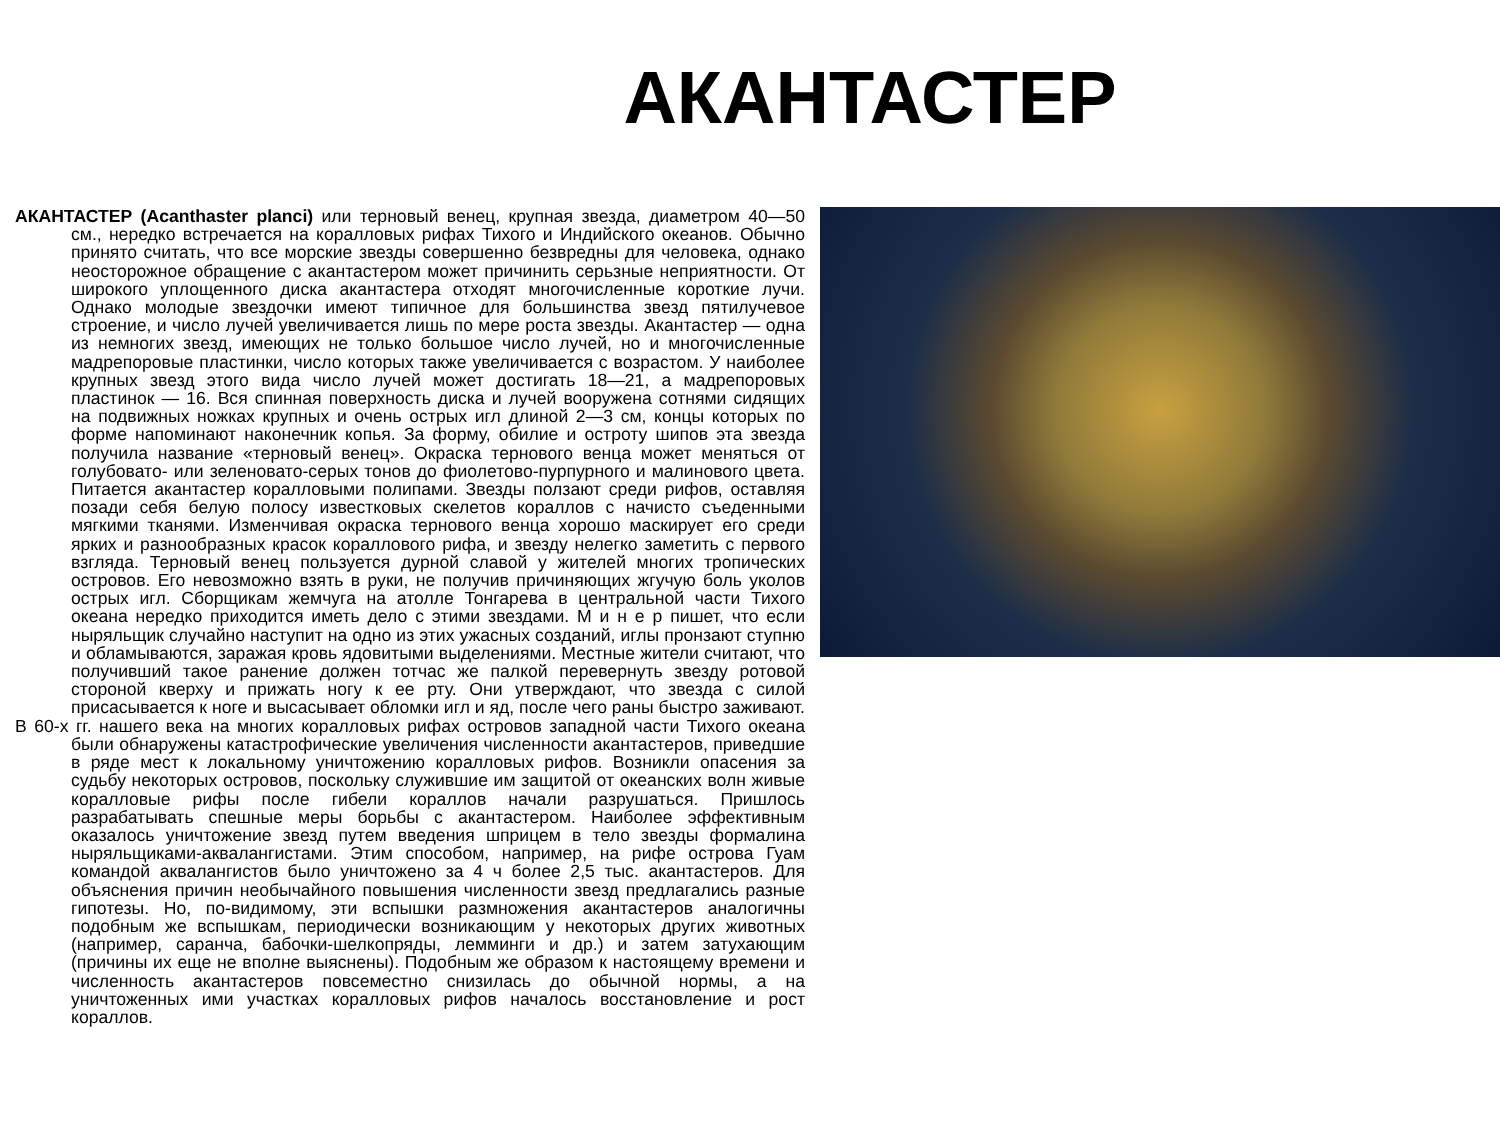АКАНТАСТЕР
АКАНТАСТЕР (Acanthaster planci) или терновый венец, крупная звезда, диаметром 40—50 см., нередко встречается на коралловых рифах Тихого и Индийского океанов. Обычно принято считать, что все морские звезды совершенно безвредны для человека, однако неосторожное обращение с акантастером может причинить серьзные неприятности. От широкого уплощенного диска акантастера отходят многочисленные короткие лучи. Однако молодые звездочки имеют типичное для большинства звезд пятилучевое строение, и число лучей увеличивается лишь по мере роста звезды. Акантастер — одна из немногих звезд, имеющих не только большое число лучей, но и многочисленные мадрепоровые пластинки, число которых также увеличивается с возрастом. У наиболее крупных звезд этого вида число лучей может достигать 18—21, а мадрепоровых пластинок — 16. Вся спинная поверхность диска и лучей вооружена сотнями сидящих на подвижных ножках крупных и очень острых игл длиной 2—3 см, концы которых по форме напоминают наконечник копья. За форму, обилие и остроту шипов эта звезда получила название «терновый венец». Окраска тернового венца может меняться от голубовато- или зеленовато-серых тонов до фиолетово-пурпурного и малинового цвета. Питается акантастер коралловыми полипами. Звезды ползают среди рифов, оставляя позади себя белую полосу известковых скелетов кораллов с начисто съеденными мягкими тканями. Изменчивая окраска тернового венца хорошо маскирует его среди ярких и разнообразных красок кораллового рифа, и звезду нелегко заметить с первого взгляда. Терновый венец пользуется дурной славой у жителей многих тропических островов. Его невозможно взять в руки, не получив причиняющих жгучую боль уколов острых игл. Сборщикам жемчуга на атолле Тонгарева в центральной части Тихого океана нередко приходится иметь дело с этими звездами. М и н е р пишет, что если ныряльщик случайно наступит на одно из этих ужасных созданий, иглы пронзают ступню и обламываются, заражая кровь ядовитыми выделениями. Местные жители считают, что получивший такое ранение должен тотчас же палкой перевернуть звезду ротовой стороной кверху и прижать ногу к ее рту. Они утверждают, что звезда с силой присасывается к ноге и высасывает обломки игл и яд, после чего раны быстро заживают.
В 60-х гг. нашего века на многих коралловых рифах островов западной части Тихого океана были обнаружены катастрофические увеличения численности акантастеров, приведшие в ряде мест к локальному уничтожению коралловых рифов. Возникли опасения за судьбу некоторых островов, поскольку служившие им защитой от океанских волн живые коралловые рифы после гибели кораллов начали разрушаться. Пришлось разрабатывать спешные меры борьбы с акантастером. Наиболее эффективным оказалось уничтожение звезд путем введения шприцем в тело звезды формалина ныряльщиками-аквалангистами. Этим способом, например, на рифе острова Гуам командой аквалангистов было уничтожено за 4 ч более 2,5 тыс. акантастеров. Для объяснения причин необычайного повышения численности звезд предлагались разные гипотезы. Но, по-видимому, эти вспышки размножения акантастеров аналогичны подобным же вспышкам, периодически возникающим у некоторых других животных (например, саранча, бабочки-шелкопряды, лемминги и др.) и затем затухающим (причины их еще не вполне выяснены). Подобным же образом к настоящему времени и численность акантастеров повсеместно снизилась до обычной нормы, а на уничтоженных ими участках коралловых рифов началось восстановление и рост кораллов.